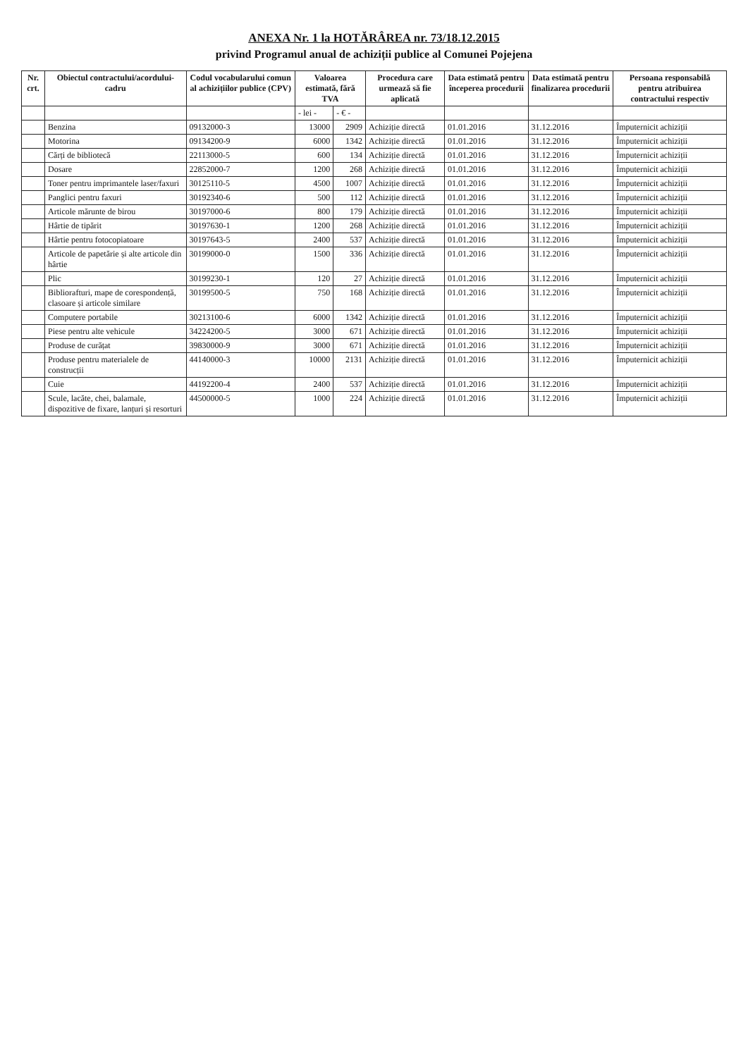ANEXA Nr. 1 la HOTĂRÂREA nr. 73/18.12.2015
privind Programul anual de achiziții publice al Comunei Pojejena
| Nr. crt. | Obiectul contractului/acordului-cadru | Codul vocabularului comun al achizițiilor publice (CPV) | Valoarea estimată, fără TVA | | Procedura care urmează să fie aplicată | Data estimată pentru începerea procedurii | Data estimată pentru finalizarea procedurii | Persoana responsabilă pentru atribuirea contractului respectiv |
| --- | --- | --- | --- | --- | --- | --- | --- | --- |
| | | | - lei - | - € - | | | | |
| | Benzina | 09132000-3 | 13000 | 2909 | Achiziție directă | 01.01.2016 | 31.12.2016 | Împuternicit achiziții |
| | Motorina | 09134200-9 | 6000 | 1342 | Achiziție directă | 01.01.2016 | 31.12.2016 | Împuternicit achiziții |
| | Cărți de bibliotecă | 22113000-5 | 600 | 134 | Achiziție directă | 01.01.2016 | 31.12.2016 | Împuternicit achiziții |
| | Dosare | 22852000-7 | 1200 | 268 | Achiziție directă | 01.01.2016 | 31.12.2016 | Împuternicit achiziții |
| | Toner pentru imprimantele laser/faxuri | 30125110-5 | 4500 | 1007 | Achiziție directă | 01.01.2016 | 31.12.2016 | Împuternicit achiziții |
| | Panglici pentru faxuri | 30192340-6 | 500 | 112 | Achiziție directă | 01.01.2016 | 31.12.2016 | Împuternicit achiziții |
| | Articole mărunte de birou | 30197000-6 | 800 | 179 | Achiziție directă | 01.01.2016 | 31.12.2016 | Împuternicit achiziții |
| | Hârtie de tipărit | 30197630-1 | 1200 | 268 | Achiziție directă | 01.01.2016 | 31.12.2016 | Împuternicit achiziții |
| | Hârtie pentru fotocopiatoare | 30197643-5 | 2400 | 537 | Achiziție directă | 01.01.2016 | 31.12.2016 | Împuternicit achiziții |
| | Articole de papetărie și alte articole din hârtie | 30199000-0 | 1500 | 336 | Achiziție directă | 01.01.2016 | 31.12.2016 | Împuternicit achiziții |
| | Plic | 30199230-1 | 120 | 27 | Achiziție directă | 01.01.2016 | 31.12.2016 | Împuternicit achiziții |
| | Bibliorafturi, mape de corespondență, clasoare și articole similare | 30199500-5 | 750 | 168 | Achiziție directă | 01.01.2016 | 31.12.2016 | Împuternicit achiziții |
| | Computere portabile | 30213100-6 | 6000 | 1342 | Achiziție directă | 01.01.2016 | 31.12.2016 | Împuternicit achiziții |
| | Piese pentru alte vehicule | 34224200-5 | 3000 | 671 | Achiziție directă | 01.01.2016 | 31.12.2016 | Împuternicit achiziții |
| | Produse de curățat | 39830000-9 | 3000 | 671 | Achiziție directă | 01.01.2016 | 31.12.2016 | Împuternicit achiziții |
| | Produse pentru materialele de construcții | 44140000-3 | 10000 | 2131 | Achiziție directă | 01.01.2016 | 31.12.2016 | Împuternicit achiziții |
| | Cuie | 44192200-4 | 2400 | 537 | Achiziție directă | 01.01.2016 | 31.12.2016 | Împuternicit achiziții |
| | Scule, lacăte, chei, balamale, dispozitive de fixare, lanțuri și resorturi | 44500000-5 | 1000 | 224 | Achiziție directă | 01.01.2016 | 31.12.2016 | Împuternicit achiziții |